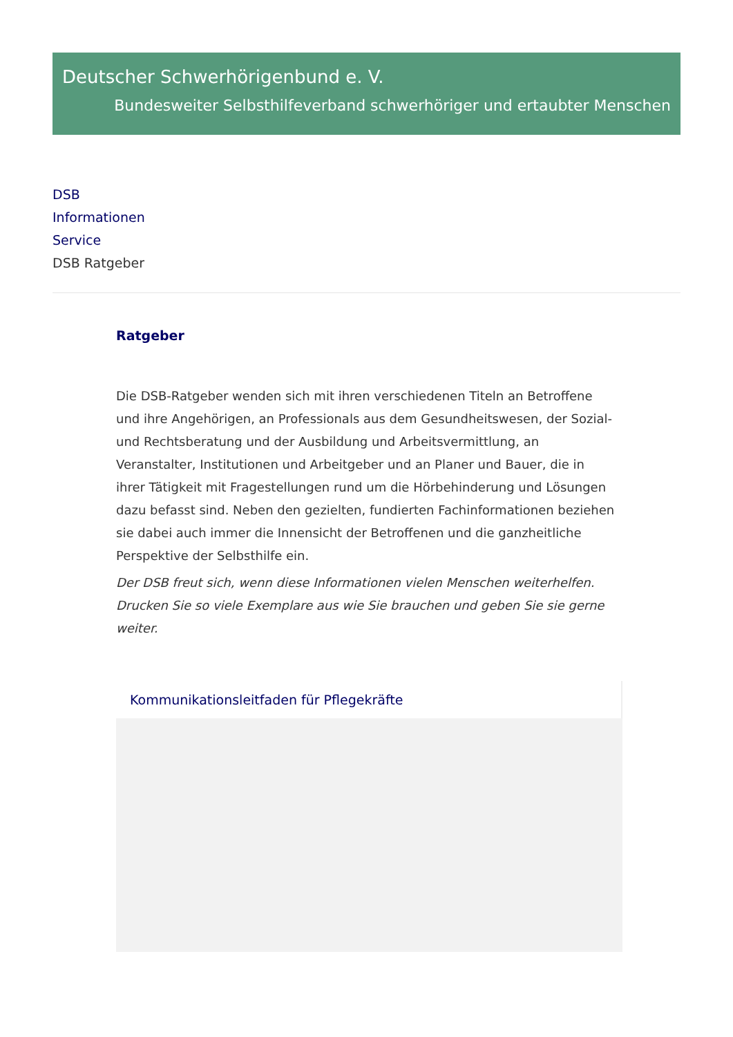Deutscher Schwerhörigenbund e. V.
Bundesweiter Selbsthilfeverband schwerhöriger und ertaubter Menschen
DSB
Informationen
Service
DSB Ratgeber
Ratgeber
Die DSB-Ratgeber wenden sich mit ihren verschiedenen Titeln an Betroffene und ihre Angehörigen, an Professionals aus dem Gesundheitswesen, der Sozial- und Rechtsberatung und der Ausbildung und Arbeitsvermittlung, an Veranstalter, Institutionen und Arbeitgeber und an Planer und Bauer, die in ihrer Tätigkeit mit Fragestellungen rund um die Hörbehinderung und Lösungen dazu befasst sind. Neben den gezielten, fundierten Fachinformationen beziehen sie dabei auch immer die Innensicht der Betroffenen und die ganzheitliche Perspektive der Selbsthilfe ein.
Der DSB freut sich, wenn diese Informationen vielen Menschen weiterhelfen. Drucken Sie so viele Exemplare aus wie Sie brauchen und geben Sie sie gerne weiter.
Kommunikationsleitfaden für Pflegekräfte